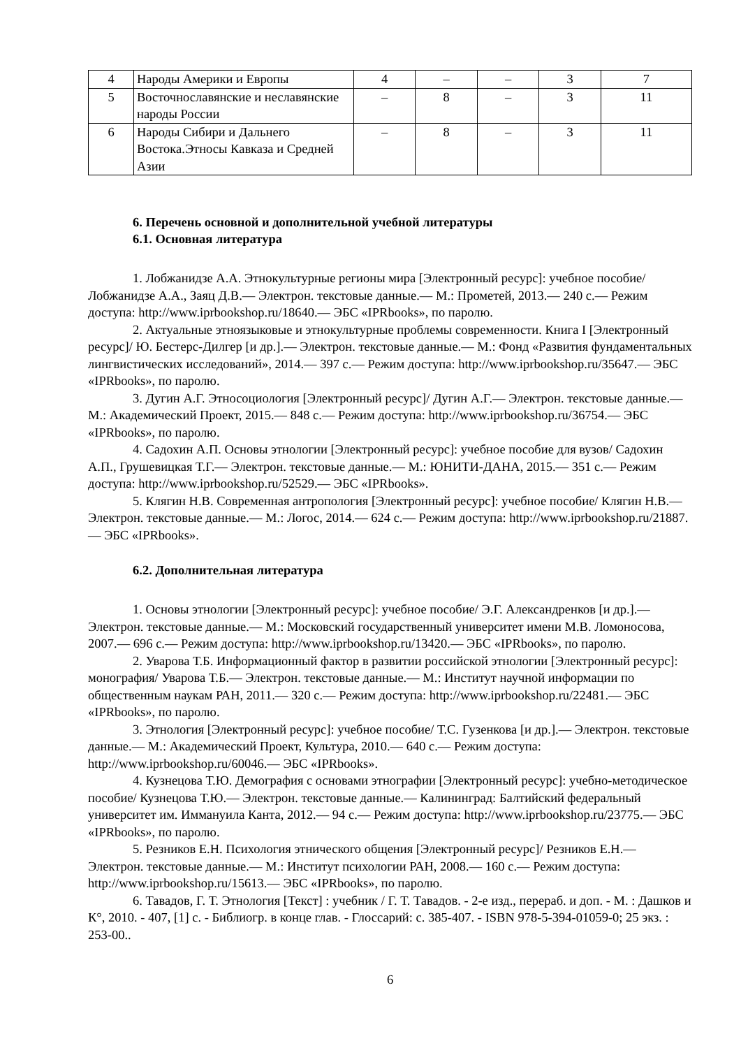| 4 | Народы Америки и Европы | 4 | – | – | 3 | 7 |
| 5 | Восточнославянские и неславянские народы России | – | 8 | – | 3 | 11 |
| 6 | Народы Сибири и Дальнего Востока.Этносы Кавказа и Средней Азии | – | 8 | – | 3 | 11 |
6. Перечень основной и дополнительной учебной литературы
6.1. Основная литература
1. Лобжанидзе А.А. Этнокультурные регионы мира [Электронный ресурс]: учебное пособие/ Лобжанидзе А.А., Заяц Д.В.— Электрон. текстовые данные.— М.: Прометей, 2013.— 240 c.— Режим доступа: http://www.iprbookshop.ru/18640.— ЭБС «IPRbooks», по паролю.
2. Актуальные этноязыковые и этнокультурные проблемы современности. Книга I [Электронный ресурс]/ Ю. Бестерс-Дилгер [и др.].— Электрон. текстовые данные.— М.: Фонд «Развития фундаментальных лингвистических исследований», 2014.— 397 c.— Режим доступа: http://www.iprbookshop.ru/35647.— ЭБС «IPRbooks», по паролю.
3. Дугин А.Г. Этносоциология [Электронный ресурс]/ Дугин А.Г.— Электрон. текстовые данные.— М.: Академический Проект, 2015.— 848 c.— Режим доступа: http://www.iprbookshop.ru/36754.— ЭБС «IPRbooks», по паролю.
4. Садохин А.П. Основы этнологии [Электронный ресурс]: учебное пособие для вузов/ Садохин А.П., Грушевицкая Т.Г.— Электрон. текстовые данные.— М.: ЮНИТИ-ДАНА, 2015.— 351 c.— Режим доступа: http://www.iprbookshop.ru/52529.— ЭБС «IPRbooks».
5. Клягин Н.В. Современная антропология [Электронный ресурс]: учебное пособие/ Клягин Н.В.— Электрон. текстовые данные.— М.: Логос, 2014.— 624 c.— Режим доступа: http://www.iprbookshop.ru/21887.— ЭБС «IPRbooks».
6.2. Дополнительная литература
1. Основы этнологии [Электронный ресурс]: учебное пособие/ Э.Г. Александренков [и др.].— Электрон. текстовые данные.— М.: Московский государственный университет имени М.В. Ломоносова, 2007.— 696 c.— Режим доступа: http://www.iprbookshop.ru/13420.— ЭБС «IPRbooks», по паролю.
2. Уварова Т.Б. Информационный фактор в развитии российской этнологии [Электронный ресурс]: монография/ Уварова Т.Б.— Электрон. текстовые данные.— М.: Институт научной информации по общественным наукам РАН, 2011.— 320 c.— Режим доступа: http://www.iprbookshop.ru/22481.— ЭБС «IPRbooks», по паролю.
3. Этнология [Электронный ресурс]: учебное пособие/ Т.С. Гузенкова [и др.].— Электрон. текстовые данные.— М.: Академический Проект, Культура, 2010.— 640 c.— Режим доступа: http://www.iprbookshop.ru/60046.— ЭБС «IPRbooks».
4. Кузнецова Т.Ю. Демография с основами этнографии [Электронный ресурс]: учебно-методическое пособие/ Кузнецова Т.Ю.— Электрон. текстовые данные.— Калининград: Балтийский федеральный университет им. Иммануила Канта, 2012.— 94 c.— Режим доступа: http://www.iprbookshop.ru/23775.— ЭБС «IPRbooks», по паролю.
5. Резников Е.Н. Психология этнического общения [Электронный ресурс]/ Резников Е.Н.— Электрон. текстовые данные.— М.: Институт психологии РАН, 2008.— 160 c.— Режим доступа: http://www.iprbookshop.ru/15613.— ЭБС «IPRbooks», по паролю.
6. Тавадов, Г. Т. Этнология [Текст] : учебник / Г. Т. Тавадов. - 2-е изд., перераб. и доп. - М. : Дашков и К°, 2010. - 407, [1] с. - Библиогр. в конце глав. - Глоссарий: с. 385-407. - ISBN 978-5-394-01059-0; 25 экз. : 253-00..
6